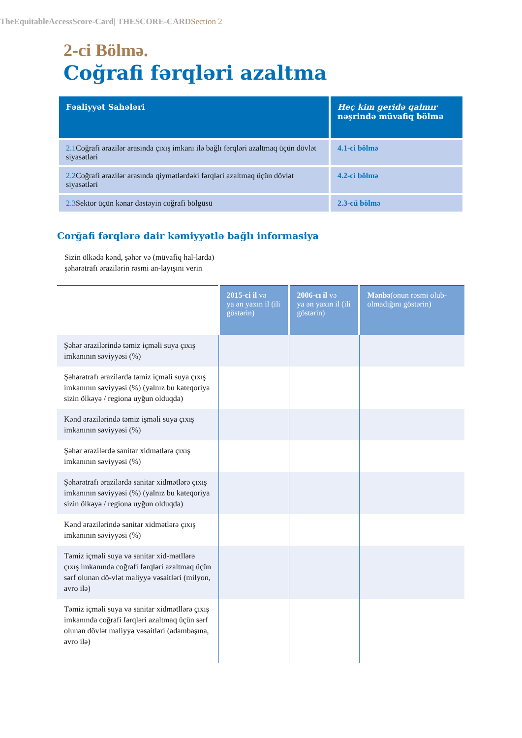TheEquitableAccessScore-Card| THESCORE-CARDSection 2
2-ci Bölmə.
Coğrafi fərqləri azaltma
| Fəaliyyət Sahələri | Heç kim geridə qalmır nəşrində müvafiq bölmə |
| --- | --- |
| 2.1 Coğrafi ərazilər arasında çıxış imkanı ilə bağlı fərqləri azaltmaq üçün dövlət siyasətləri | 4.1-ci bölmə |
| 2.2 Coğrafi ərazilər arasında qiymətlərdəki fərqləri azaltmaq üçün dövlət siyasətləri | 4.2-ci bölmə |
| 2.3 Sektor üçün kənar dəstəyin coğrafi bölgüsü | 2.3-cü bölmə |
Corğafi fərqlərə dair kəmiyyətlə bağlı informasiya
Sizin ölkədə kənd, şəhər və (müvafiq hal-larda) şəhərətrafı ərazilərin rəsmi an-layışını verin
| | 2015-ci il və ya ən yaxın il (ili göstərin) | 2006-cı il və ya ən yaxın il (ili göstərin) | Mənbə (onun rəsmi olub-olmadığını göstərin) |
| --- | --- | --- | --- |
| Şəhər ərazilərində təmiz içməli suya çıxış imkanının səviyyəsi (%) | | | |
| Şəhərətrafı ərazilərdə təmiz içməli suya çıxış imkanının səviyyəsi (%) (yalnız bu kateqoriya sizin ölkəyə / regiona uyğun olduqda) | | | |
| Kənd ərazilərində təmiz işməli suya çıxış imkanının səviyyəsi (%) | | | |
| Şəhər ərazilərdə sanitar xidmətlərə çıxış imkanının səviyyəsi (%) | | | |
| Şəhərətrafı ərazilərdə sanitar xidmətlərə çıxış imkanının səviyyəsi (%) (yalnız bu kateqoriya sizin ölkəyə / regiona uyğun olduqda) | | | |
| Kənd ərazilərində sanitar xidmətlərə çıxış imkanının səviyyəsi (%) | | | |
| Təmiz içməli suya və sanitar xid-mətllərə çıxış imkanında coğrafi fərqləri azaltmaq üçün sərf olunan dö-vlət maliyyə vəsaitləri (milyon, avro ilə) | | | |
| Təmiz içməli suya və sanitar xidmətllərə çıxış imkanında coğrafi fərqləri azaltmaq üçün sərf olunan dövlət maliyyə vəsaitləri (adambaşına, avro ilə) | | | |